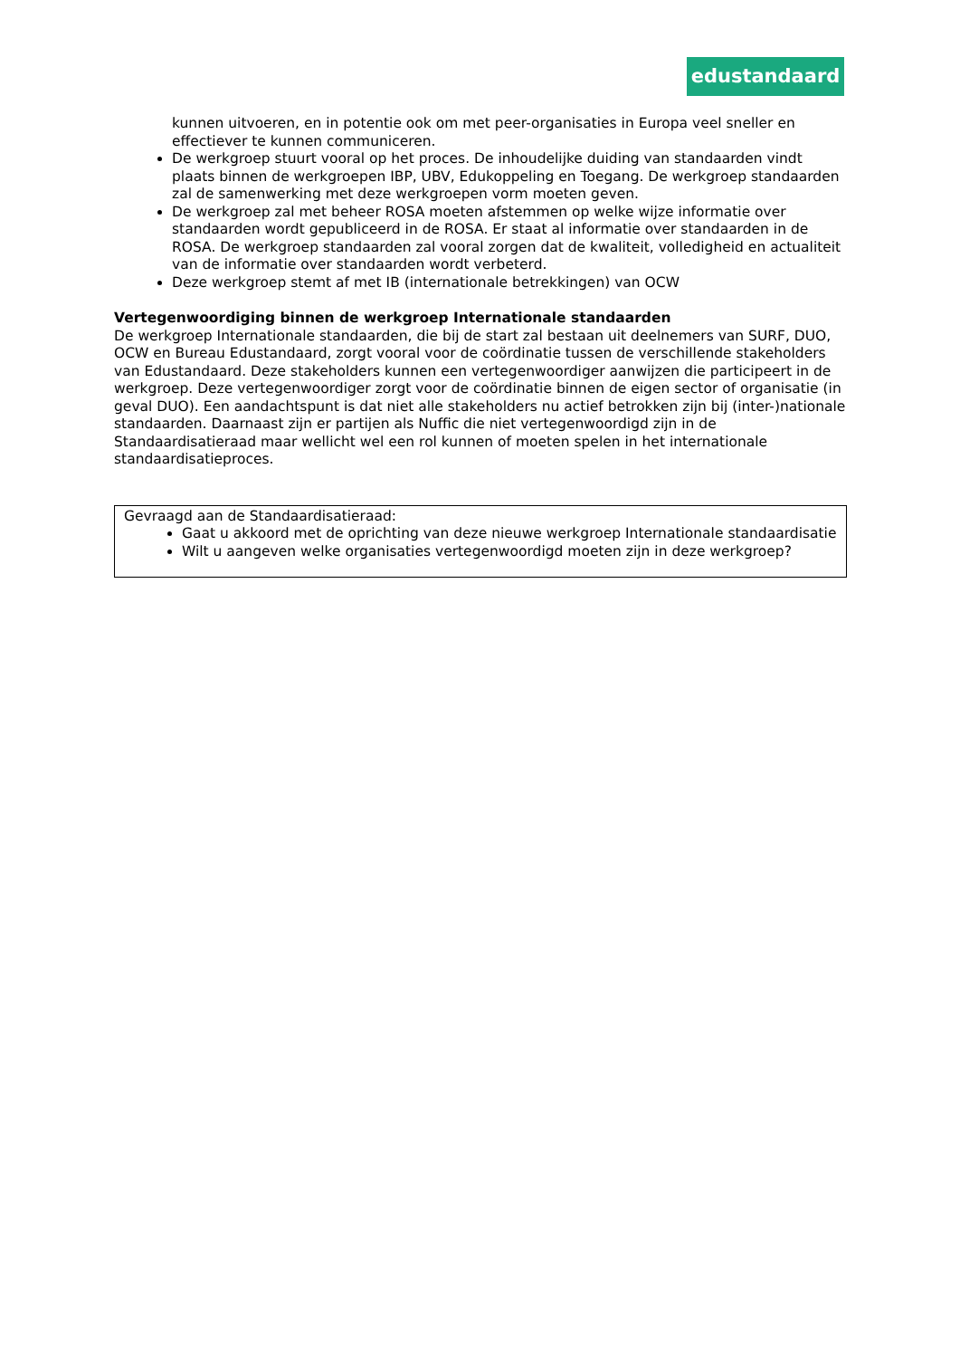edustandaard
kunnen uitvoeren, en in potentie ook om met peer-organisaties in Europa veel sneller en effectiever te kunnen communiceren.
De werkgroep stuurt vooral op het proces. De inhoudelijke duiding van standaarden vindt plaats binnen de werkgroepen IBP, UBV, Edukoppeling en Toegang. De werkgroep standaarden zal de samenwerking met deze werkgroepen vorm moeten geven.
De werkgroep zal met beheer ROSA moeten afstemmen op welke wijze informatie over standaarden wordt gepubliceerd in de ROSA. Er staat al informatie over standaarden in de ROSA. De werkgroep standaarden zal vooral zorgen dat de kwaliteit, volledigheid en actualiteit van de informatie over standaarden wordt verbeterd.
Deze werkgroep stemt af met IB (internationale betrekkingen) van OCW
Vertegenwoordiging binnen de werkgroep Internationale standaarden
De werkgroep Internationale standaarden, die bij de start zal bestaan uit deelnemers van SURF, DUO, OCW en Bureau Edustandaard, zorgt vooral voor de coördinatie tussen de verschillende stakeholders van Edustandaard. Deze stakeholders kunnen een vertegenwoordiger aanwijzen die participeert in de werkgroep. Deze vertegenwoordiger zorgt voor de coördinatie binnen de eigen sector of organisatie (in geval DUO). Een aandachtspunt is dat niet alle stakeholders nu actief betrokken zijn bij (inter-)nationale standaarden. Daarnaast zijn er partijen als Nuffic die niet vertegenwoordigd zijn in de Standaardisatieraad maar wellicht wel een rol kunnen of moeten spelen in het internationale standaardisatieproces.
Gevraagd aan de Standaardisatieraad:
Gaat u akkoord met de oprichting van deze nieuwe werkgroep Internationale standaardisatie
Wilt u aangeven welke organisaties vertegenwoordigd moeten zijn in deze werkgroep?